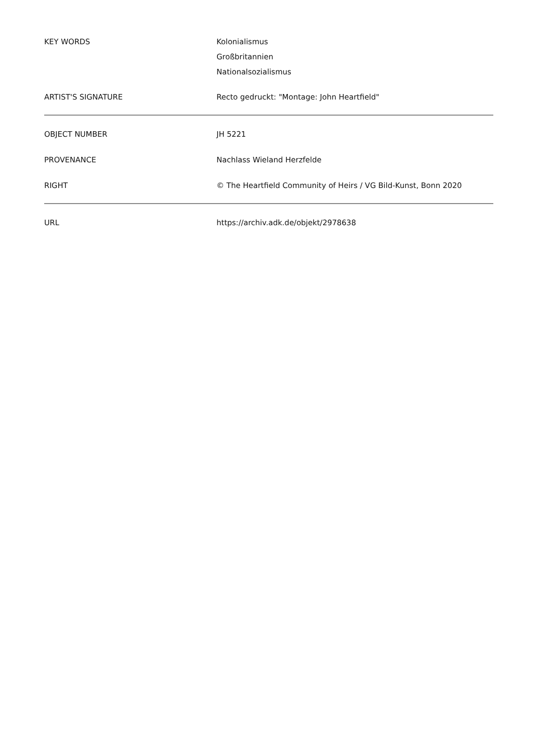| KEY WORDS | Kolonialismus Großbritannien Nationalsozialismus |
| ARTIST'S SIGNATURE | Recto gedruckt: "Montage: John Heartfield" |
| OBJECT NUMBER | JH 5221 |
| PROVENANCE | Nachlass Wieland Herzfelde |
| RIGHT | © The Heartfield Community of Heirs / VG Bild-Kunst, Bonn 2020 |
| URL | https://archiv.adk.de/objekt/2978638 |